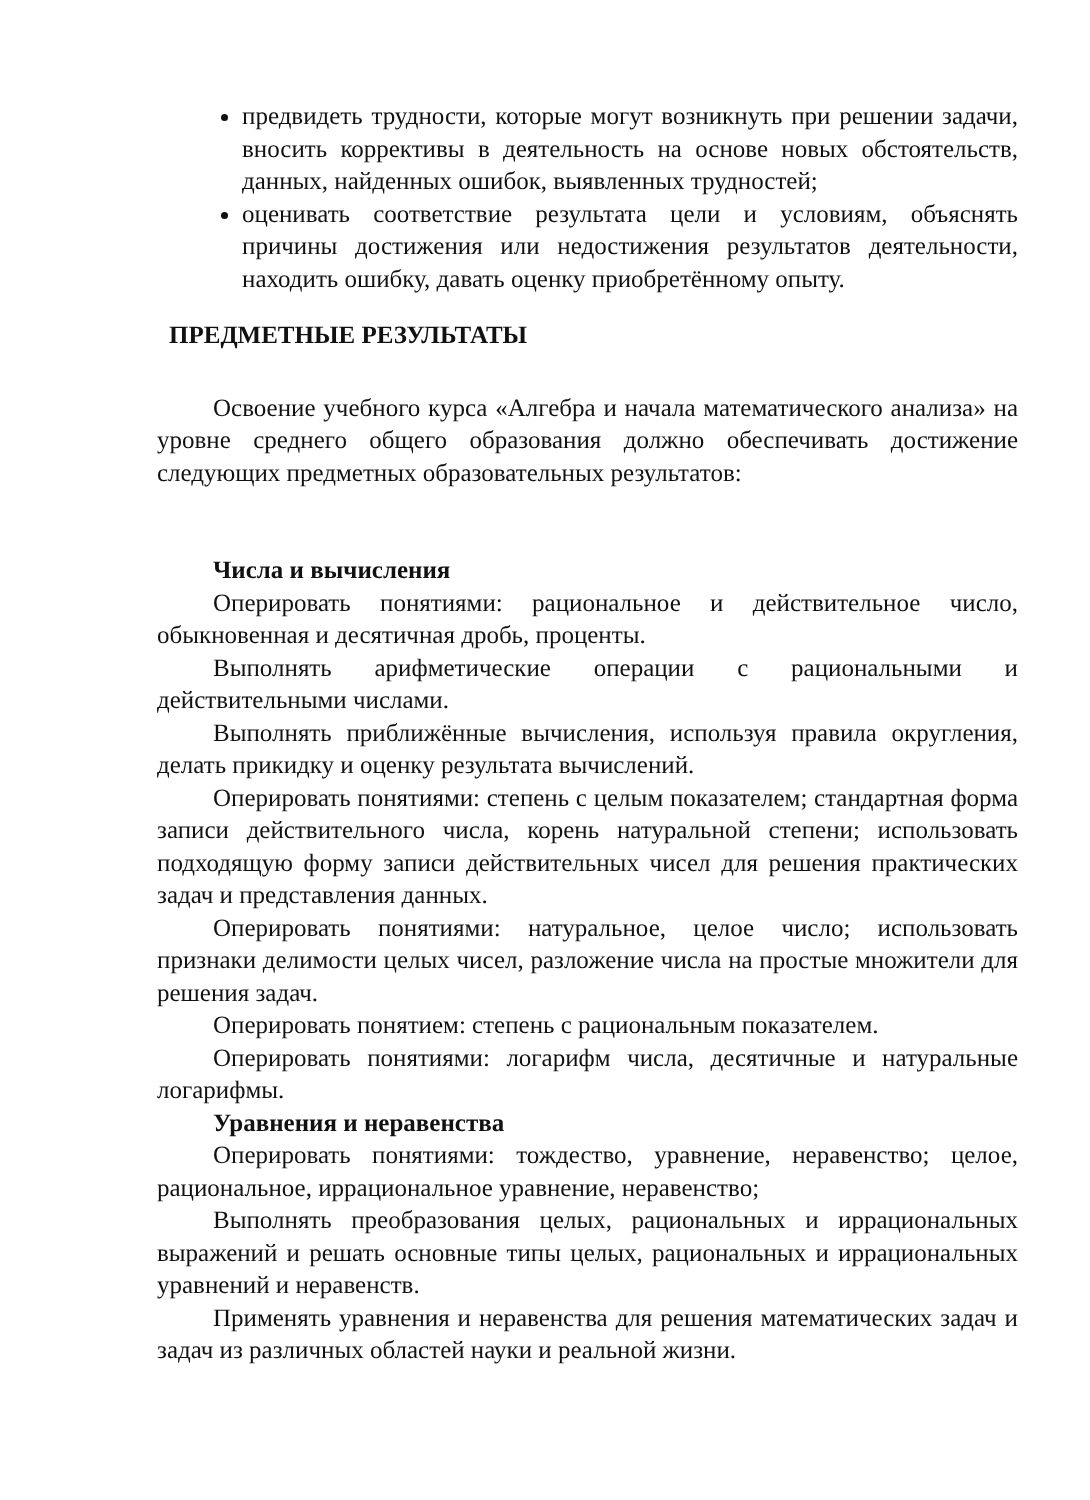предвидеть трудности, которые могут возникнуть при решении задачи, вносить коррективы в деятельность на основе новых обстоятельств, данных, найденных ошибок, выявленных трудностей;
оценивать соответствие результата цели и условиям, объяснять причины достижения или недостижения результатов деятельности, находить ошибку, давать оценку приобретённому опыту.
ПРЕДМЕТНЫЕ РЕЗУЛЬТАТЫ
Освоение учебного курса «Алгебра и начала математического анализа» на уровне среднего общего образования должно обеспечивать достижение следующих предметных образовательных результатов:
Числа и вычисления
Оперировать понятиями: рациональное и действительное число, обыкновенная и десятичная дробь, проценты.
Выполнять арифметические операции с рациональными и действительными числами.
Выполнять приближённые вычисления, используя правила округления, делать прикидку и оценку результата вычислений.
Оперировать понятиями: степень с целым показателем; стандартная форма записи действительного числа, корень натуральной степени; использовать подходящую форму записи действительных чисел для решения практических задач и представления данных.
Оперировать понятиями: натуральное, целое число; использовать признаки делимости целых чисел, разложение числа на простые множители для решения задач.
Оперировать понятием: степень с рациональным показателем.
Оперировать понятиями: логарифм числа, десятичные и натуральные логарифмы.
Уравнения и неравенства
Оперировать понятиями: тождество, уравнение, неравенство; целое, рациональное, иррациональное уравнение, неравенство;
Выполнять преобразования целых, рациональных и иррациональных выражений и решать основные типы целых, рациональных и иррациональных уравнений и неравенств.
Применять уравнения и неравенства для решения математических задач и задач из различных областей науки и реальной жизни.